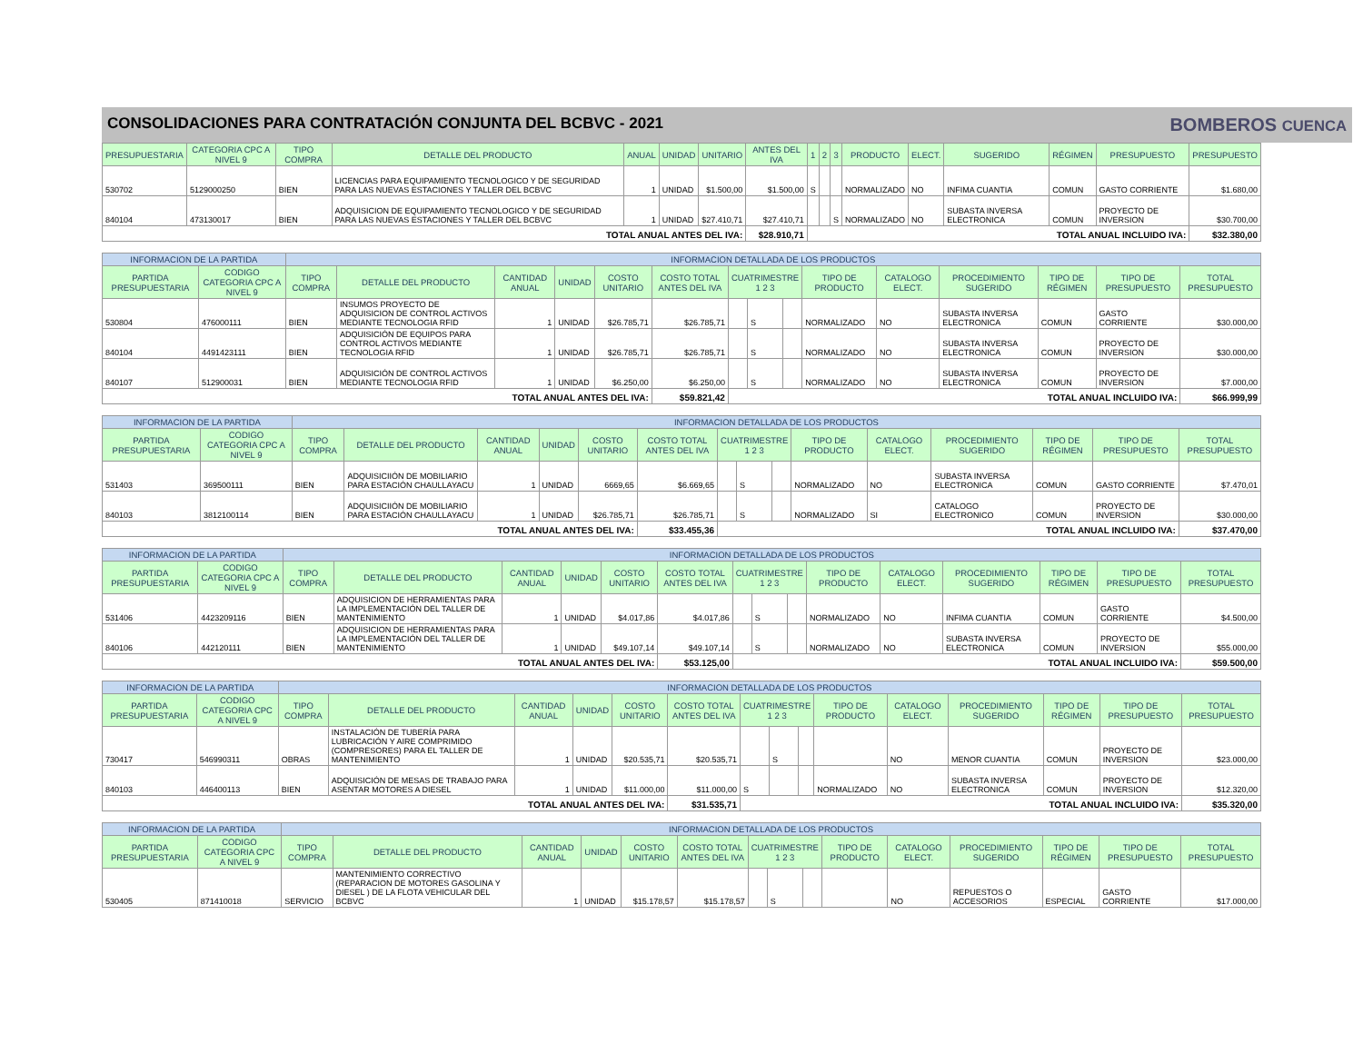CONSOLIDACIONES PARA CONTRATACIÓN CONJUNTA DEL BCBVC - 2021 BOMBEROS CUENCA
| PRESUPUESTARIA | CATEGORIA CPC A NIVEL 9 | TIPO COMPRA | DETALLE DEL PRODUCTO | ANUAL | UNIDAD | UNITARIO | ANTES DEL IVA | 1 | 2 | 3 | PRODUCTO | ELECT. | SUGERIDO | RÉGIMEN | PRESUPUESTO | PRESUPUESTO |
| --- | --- | --- | --- | --- | --- | --- | --- | --- | --- | --- | --- | --- | --- | --- | --- | --- |
| 530702 | 5129000250 | BIEN | LICENCIAS PARA EQUIPAMIENTO TECNOLOGICO Y DE SEGURIDAD PARA LAS NUEVAS ESTACIONES Y TALLER DEL BCBVC | 1 | UNIDAD | $1.500,00 | $1.500,00 | S | | | NORMALIZADO | NO | INFIMA CUANTIA | COMUN | GASTO CORRIENTE | $1.680,00 |
| 840104 | 473130017 | BIEN | ADQUISICION DE EQUIPAMIENTO TECNOLOGICO Y DE SEGURIDAD PARA LAS NUEVAS ESTACIONES Y TALLER DEL BCBVC | 1 | UNIDAD | $27.410,71 | $27.410,71 | | | S | NORMALIZADO | NO | SUBASTA INVERSA ELECTRONICA | COMUN | PROYECTO DE INVERSION | $30.700,00 |
| TOTAL ANUAL ANTES DEL IVA: | | | | | | | $28.910,71 | TOTAL ANUAL INCLUIDO IVA: | | | | | | | | $32.380,00 |
| INFORMACION DE LA PARTIDA | | INFORMACION DETALLADA DE LOS PRODUCTOS | | | | | | | | | | | | | | |
| --- | --- | --- | --- | --- | --- | --- | --- | --- | --- | --- | --- | --- | --- | --- | --- | --- |
| PARTIDA PRESUPUESTARIA | CODIGO CATEGORIA CPC A NIVEL 9 | TIPO COMPRA | DETALLE DEL PRODUCTO | CANTIDAD ANUAL | UNIDAD | COSTO UNITARIO | COSTO TOTAL ANTES DEL IVA | CUATRIMESTRE 1 2 3 | | | TIPO DE PRODUCTO | CATALOGO ELECT. | PROCEDIMIENTO SUGERIDO | TIPO DE RÉGIMEN | TIPO DE PRESUPUESTO | TOTAL PRESUPUESTO |
| 530804 | 476000111 | BIEN | INSUMOS PROYECTO DE ADQUISICION DE CONTROL ACTIVOS MEDIANTE TECNOLOGIA RFID | 1 | UNIDAD | $26.785,71 | $26.785,71 | | S | | NORMALIZADO | NO | SUBASTA INVERSA ELECTRONICA | COMUN | GASTO CORRIENTE | $30.000,00 |
| 840104 | 4491423111 | BIEN | ADQUISICIÓN DE EQUIPOS PARA CONTROL ACTIVOS MEDIANTE TECNOLOGIA RFID | 1 | UNIDAD | $26.785,71 | $26.785,71 | | S | | NORMALIZADO | NO | SUBASTA INVERSA ELECTRONICA | COMUN | PROYECTO DE INVERSION | $30.000,00 |
| 840107 | 512900031 | BIEN | ADQUISICIÓN DE CONTROL ACTIVOS MEDIANTE TECNOLOGIA RFID | 1 | UNIDAD | $6.250,00 | $6.250,00 | | S | | NORMALIZADO | NO | SUBASTA INVERSA ELECTRONICA | COMUN | PROYECTO DE INVERSION | $7.000,00 |
| TOTAL ANUAL ANTES DEL IVA: | | | | | | | $59.821,42 | TOTAL ANUAL INCLUIDO IVA: | | | | | | | | $66.999,99 |
| INFORMACION DE LA PARTIDA | | INFORMACION DETALLADA DE LOS PRODUCTOS | | | | | | | | | | | | | | |
| --- | --- | --- | --- | --- | --- | --- | --- | --- | --- | --- | --- | --- | --- | --- | --- | --- |
| PARTIDA PRESUPUESTARIA | CODIGO CATEGORIA CPC A NIVEL 9 | TIPO COMPRA | DETALLE DEL PRODUCTO | CANTIDAD ANUAL | UNIDAD | COSTO UNITARIO | COSTO TOTAL ANTES DEL IVA | CUATRIMESTRE 1 2 3 | | | TIPO DE PRODUCTO | CATALOGO ELECT. | PROCEDIMIENTO SUGERIDO | TIPO DE RÉGIMEN | TIPO DE PRESUPUESTO | TOTAL PRESUPUESTO |
| 531403 | 369500111 | BIEN | ADQUISICIIÓN DE MOBILIARIO PARA ESTACIÓN CHAULLAYACU | 1 | UNIDAD | 6669,65 | $6.669,65 | | S | | NORMALIZADO | NO | SUBASTA INVERSA ELECTRONICA | COMUN | GASTO CORRIENTE | $7.470,01 |
| 840103 | 3812100114 | BIEN | ADQUISICIIÓN DE MOBILIARIO PARA ESTACIÓN CHAULLAYACU | 1 | UNIDAD | $26.785,71 | $26.785,71 | | S | | NORMALIZADO | SI | CATALOGO ELECTRONICO | COMUN | PROYECTO DE INVERSION | $30.000,00 |
| TOTAL ANUAL ANTES DEL IVA: | | | | | | | $33.455,36 | TOTAL ANUAL INCLUIDO IVA: | | | | | | | | $37.470,00 |
| INFORMACION DE LA PARTIDA | | INFORMACION DETALLADA DE LOS PRODUCTOS | | | | | | | | | | | | | | |
| --- | --- | --- | --- | --- | --- | --- | --- | --- | --- | --- | --- | --- | --- | --- | --- | --- |
| PARTIDA PRESUPUESTARIA | CODIGO CATEGORIA CPC A NIVEL 9 | TIPO COMPRA | DETALLE DEL PRODUCTO | CANTIDAD ANUAL | UNIDAD | COSTO UNITARIO | COSTO TOTAL ANTES DEL IVA | CUATRIMESTRE 1 2 3 | | | TIPO DE PRODUCTO | CATALOGO ELECT. | PROCEDIMIENTO SUGERIDO | TIPO DE RÉGIMEN | TIPO DE PRESUPUESTO | TOTAL PRESUPUESTO |
| 531406 | 4423209116 | BIEN | ADQUISICION DE HERRAMIENTAS PARA LA IMPLEMENTACIÓN DEL TALLER DE MANTENIMIENTO | 1 | UNIDAD | $4.017,86 | $4.017,86 | | S | | NORMALIZADO | NO | INFIMA CUANTIA | COMUN | GASTO CORRIENTE | $4.500,00 |
| 840106 | 442120111 | BIEN | ADQUISICION DE HERRAMIENTAS PARA LA IMPLEMENTACIÓN DEL TALLER DE MANTENIMIENTO | 1 | UNIDAD | $49.107,14 | $49.107,14 | | S | | NORMALIZADO | NO | SUBASTA INVERSA ELECTRONICA | COMUN | PROYECTO DE INVERSION | $55.000,00 |
| TOTAL ANUAL ANTES DEL IVA: | | | | | | | $53.125,00 | TOTAL ANUAL INCLUIDO IVA: | | | | | | | | $59.500,00 |
| INFORMACION DE LA PARTIDA | | INFORMACION DETALLADA DE LOS PRODUCTOS | | | | | | | | | | | | | | |
| --- | --- | --- | --- | --- | --- | --- | --- | --- | --- | --- | --- | --- | --- | --- | --- | --- |
| PARTIDA PRESUPUESTARIA | CODIGO CATEGORIA CPC A NIVEL 9 | TIPO COMPRA | DETALLE DEL PRODUCTO | CANTIDAD ANUAL | UNIDAD | COSTO UNITARIO | COSTO TOTAL ANTES DEL IVA | CUATRIMESTRE 1 2 3 | | | TIPO DE PRODUCTO | CATALOGO ELECT. | PROCEDIMIENTO SUGERIDO | TIPO DE RÉGIMEN | TIPO DE PRESUPUESTO | TOTAL PRESUPUESTO |
| 730417 | 546990311 | OBRAS | INSTALACIÓN DE TUBERÍA PARA LUBRICACIÓN Y AIRE COMPRIMIDO (COMPRESORES) PARA EL TALLER DE MANTENIMIENTO | 1 | UNIDAD | $20.535,71 | $20.535,71 | | S | | | NO | MENOR CUANTIA | COMUN | PROYECTO DE INVERSION | $23.000,00 |
| 840103 | 446400113 | BIEN | ADQUISICIÓN DE MESAS DE TRABAJO PARA ASENTAR MOTORES A DIESEL | 1 | UNIDAD | $11.000,00 | $11.000,00 | S | | | NORMALIZADO | NO | SUBASTA INVERSA ELECTRONICA | COMUN | PROYECTO DE INVERSION | $12.320,00 |
| TOTAL ANUAL ANTES DEL IVA: | | | | | | | $31.535,71 | TOTAL ANUAL INCLUIDO IVA: | | | | | | | | $35.320,00 |
| INFORMACION DE LA PARTIDA | | INFORMACION DETALLADA DE LOS PRODUCTOS | | | | | | | | | | | | | | |
| --- | --- | --- | --- | --- | --- | --- | --- | --- | --- | --- | --- | --- | --- | --- | --- | --- |
| PARTIDA PRESUPUESTARIA | CODIGO CATEGORIA CPC A NIVEL 9 | TIPO COMPRA | DETALLE DEL PRODUCTO | CANTIDAD ANUAL | UNIDAD | COSTO UNITARIO | COSTO TOTAL ANTES DEL IVA | CUATRIMESTRE 1 2 3 | | | TIPO DE PRODUCTO | CATALOGO ELECT. | PROCEDIMIENTO SUGERIDO | TIPO DE RÉGIMEN | TIPO DE PRESUPUESTO | TOTAL PRESUPUESTO |
| 530405 | 871410018 | SERVICIO | MANTENIMIENTO CORRECTIVO (REPARACION DE MOTORES GASOLINA Y DIESEL ) DE LA FLOTA VEHICULAR DEL BCBVC | 1 | UNIDAD | $15.178,57 | $15.178,57 | | S | | | NO | REPUESTOS O ACCESORIOS | ESPECIAL | GASTO CORRIENTE | $17.000,00 |